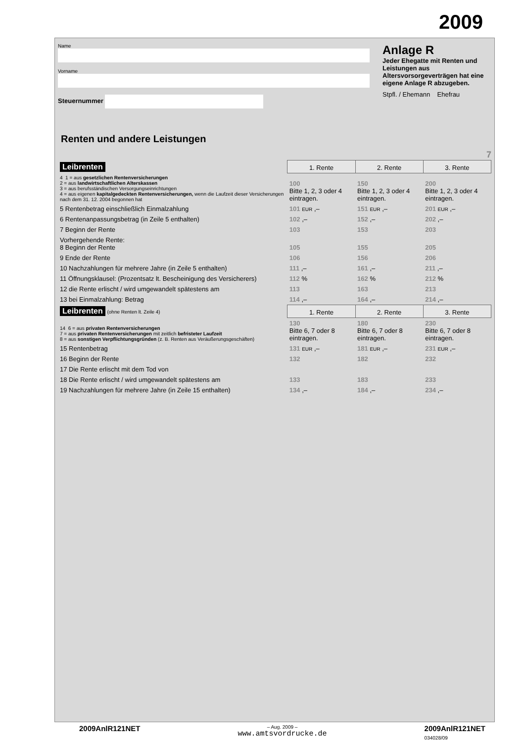2009
Name
Vorname
Steuernummer
Anlage R
Jeder Ehegatte mit Renten und Leistungen aus Altersvorsorgeverträgen hat eine eigene Anlage R abzugeben.
Stpfl. / Ehemann Ehefrau
Renten und andere Leistungen
7
| Leibrenten | 1. Rente | 2. Rente | 3. Rente |
| 4 1 = aus gesetzlichen Rentenversicherungen 2 = aus landwirtschaftlichen Alterskassen 3 = aus berufsständischen Versorgungseinrichtungen 4 = aus eigenen kapitalgedeckten Rentenversicherungen, wenn die Laufzeit dieser Versicherungen nach dem 31. 12. 2004 begonnen hat | 100 Bitte 1, 2, 3 oder 4 eintragen. | 150 Bitte 1, 2, 3 oder 4 eintragen. | 200 Bitte 1, 2, 3 oder 4 eintragen. |
| 5 Rentenbetrag einschließlich Einmalzahlung | 101 EUR ,– | 151 EUR ,– | 201 EUR ,– |
| 6 Rentenanpassungsbetrag (in Zeile 5 enthalten) | 102 ,– | 152 ,– | 202 ,– |
| 7 Beginn der Rente | 103 | 153 | 203 |
| Vorhergehende Rente: 8 Beginn der Rente | 105 | 155 | 205 |
| 9 Ende der Rente | 106 | 156 | 206 |
| 10 Nachzahlungen für mehrere Jahre (in Zeile 5 enthalten) | 111 ,– | 161 ,– | 211 ,– |
| 11 Öffnungsklausel: (Prozentsatz lt. Bescheinigung des Versicherers) | 112 % | 162 % | 212 % |
| 12 die Rente erlischt / wird umgewandelt spätestens am | 113 | 163 | 213 |
| 13 bei Einmalzahlung: Betrag | 114 ,– | 164 ,– | 214 ,– |
| Leibrenten (ohne Renten lt. Zeile 4) | 1. Rente | 2. Rente | 3. Rente |
| 14 6 = aus privaten Rentenversicherungen 7 = aus privaten Rentenversicherungen mit zeitlich befristeter Laufzeit 8 = aus sonstigen Verpflichtungsgründen (z. B. Renten aus Veräußerungsgeschäften) | 130 Bitte 6, 7 oder 8 eintragen. | 180 Bitte 6, 7 oder 8 eintragen. | 230 Bitte 6, 7 oder 8 eintragen. |
| 15 Rentenbetrag | 131 EUR ,– | 181 EUR ,– | 231 EUR ,– |
| 16 Beginn der Rente | 132 | 182 | 232 |
| 17 Die Rente erlischt mit dem Tod von | | | |
| 18 Die Rente erlischt / wird umgewandelt spätestens am | 133 | 183 | 233 |
| 19 Nachzahlungen für mehrere Jahre (in Zeile 15 enthalten) | 134 ,– | 184 ,– | 234 ,– |
2009AnlR121NET – Aug. 2009 –
www.amtsvordrucke.de 2009AnlR121NET
034028/09